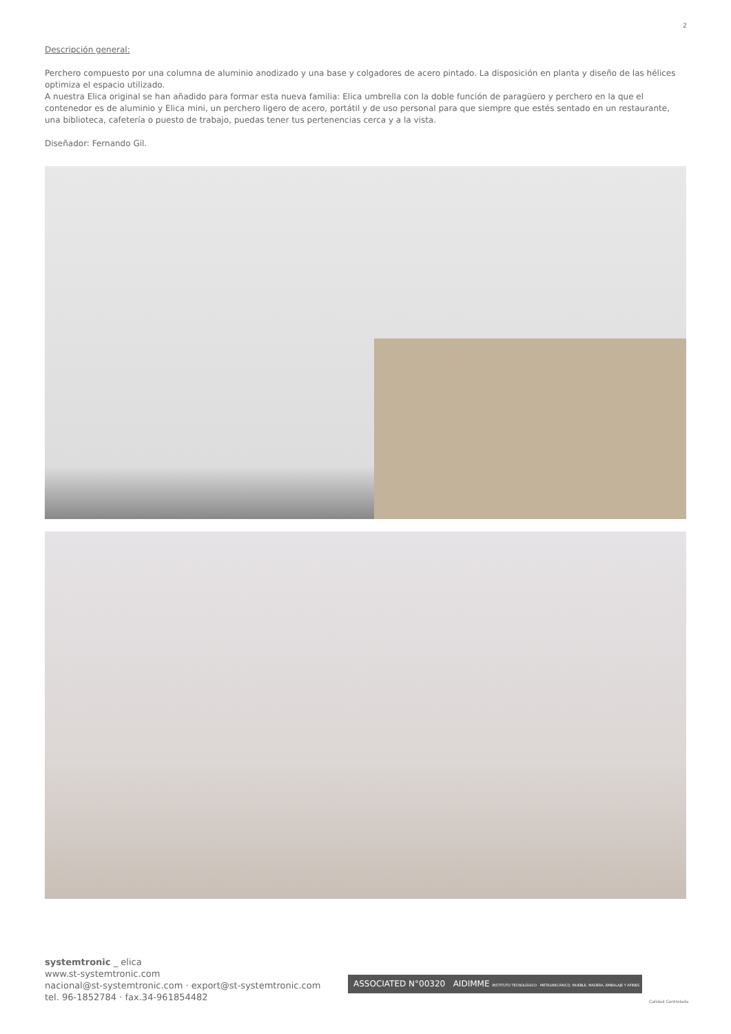2
Descripción general:
Perchero compuesto por una columna de aluminio anodizado y una base y colgadores de acero pintado. La disposición en planta y diseño de las hélices optimiza el espacio utilizado.
A nuestra Elica original se han añadido para formar esta nueva familia: Elica umbrella con la doble función de paragüero y perchero en la que el contenedor es de aluminio y Elica mini, un perchero ligero de acero, portátil y de uso personal para que siempre que estés sentado en un restaurante, una biblioteca, cafetería o puesto de trabajo, puedas tener tus pertenencias cerca y a la vista.
Diseñador: Fernando Gil.
systemtronic _ elica
www.st-systemtronic.com
nacional@st-systemtronic.com · export@st-systemtronic.com
tel. 96-1852784 · fax.34-961854482
ASSOCIATED N°00320 AIDIMME INSTITUTO TECNOLÓGICO · METALMECÁNICO, MUEBLE, MADERA, EMBALAJE Y AFINES
Calidad Controlada